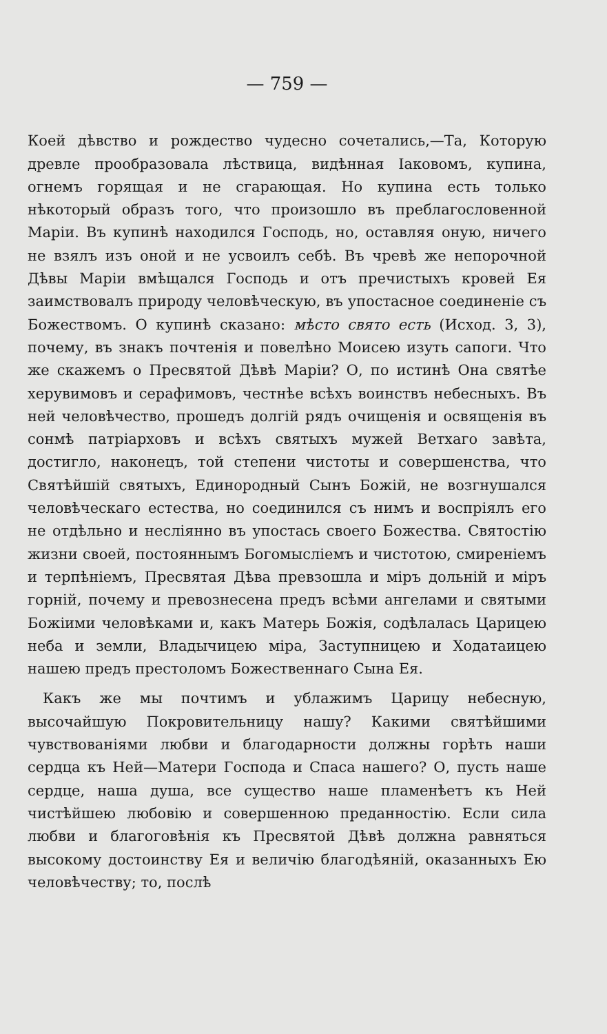— 759 —
Коей дѣвство и рождество чудесно сочетались,—Та, Которую древле прообразовала лѣствица, видѣнная Іаковомъ, купина, огнемъ горящая и не сгарающая. Но купина есть только нѣкоторый образъ того, что произошло въ преблагословенной Маріи. Въ купинѣ находился Господь, но, оставляя оную, ничего не взялъ изъ оной и не усвоилъ себѣ. Въ чревѣ же непорочной Дѣвы Маріи вмѣщался Господь и отъ пречистыхъ кровей Ея заимствовалъ природу человѣческую, въ упостасное соединеніе съ Божествомъ. О купинѣ сказано: мѣсто свято есть (Исход. 3, 3), почему, въ знакъ почтенія и повелѣно Моисею изуть сапоги. Что же скажемъ о Пресвятой Дѣвѣ Маріи? О, по истинѣ Она святѣе херувимовъ и серафимовъ, честнѣе всѣхъ воинствъ небесныхъ. Въ ней человѣчество, прошедъ долгій рядъ очищенія и освященія въ сонмѣ патріарховъ и всѣхъ святыхъ мужей Ветхаго завѣта, достигло, наконецъ, той степени чистоты и совершенства, что Святѣйшій святыхъ, Единородный Сынъ Божій, не возгнушался человѣческаго естества, но соединился съ нимъ и воспріялъ его не отдѣльно и несліянно въ упостась своего Божества. Святостію жизни своей, постояннымъ Богомысліемъ и чистотою, смиреніемъ и терпѣніемъ, Пресвятая Дѣва превзошла и міръ дольній и міръ горній, почему и превознесена предъ всѣми ангелами и святыми Божіими человѣками и, какъ Матерь Божія, содѣлалась Царицею неба и земли, Владычицею міра, Заступницею и Ходатаицею нашею предъ престоломъ Божественнаго Сына Ея.
Какъ же мы почтимъ и ублажимъ Царицу небесную, высочайшую Покровительницу нашу? Какими святѣйшими чувствованіями любви и благодарности должны горѣть наши сердца къ Ней—Матери Господа и Спаса нашего? О, пусть наше сердце, наша душа, все существо наше пламенѣетъ къ Ней чистѣйшею любовію и совершенною преданностію. Если сила любви и благоговѣнія къ Пресвятой Дѣвѣ должна равняться высокому достоинству Ея и величію благодѣяній, оказанныхъ Ею человѣчеству; то, послѣ